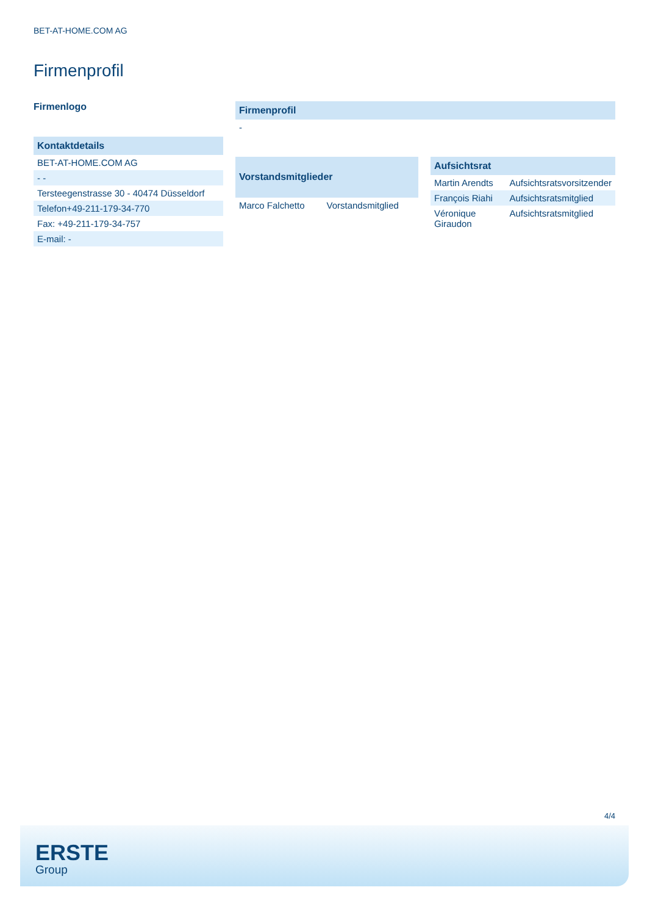BET-AT-HOME.COM AG
Firmenprofil
Firmenlogo
| Kontaktdetails |
| --- |
| BET-AT-HOME.COM AG |
| - - |
| Tersteegenstrasse 30 - 40474 Düsseldorf |
| Telefon+49-211-179-34-770 |
| Fax: +49-211-179-34-757 |
| E-mail: - |
| Firmenprofil |
| --- |
| - |
| Vorstandsmitglieder | |
| --- | --- |
| Marco Falchetto | Vorstandsmitglied |
| Aufsichtsrat | |
| --- | --- |
| Martin Arendts | Aufsichtsratsvorsitzender |
| François Riahi | Aufsichtsratsmitglied |
| Véronique Giraudon | Aufsichtsratsmitglied |
4/4
ERSTE
Group